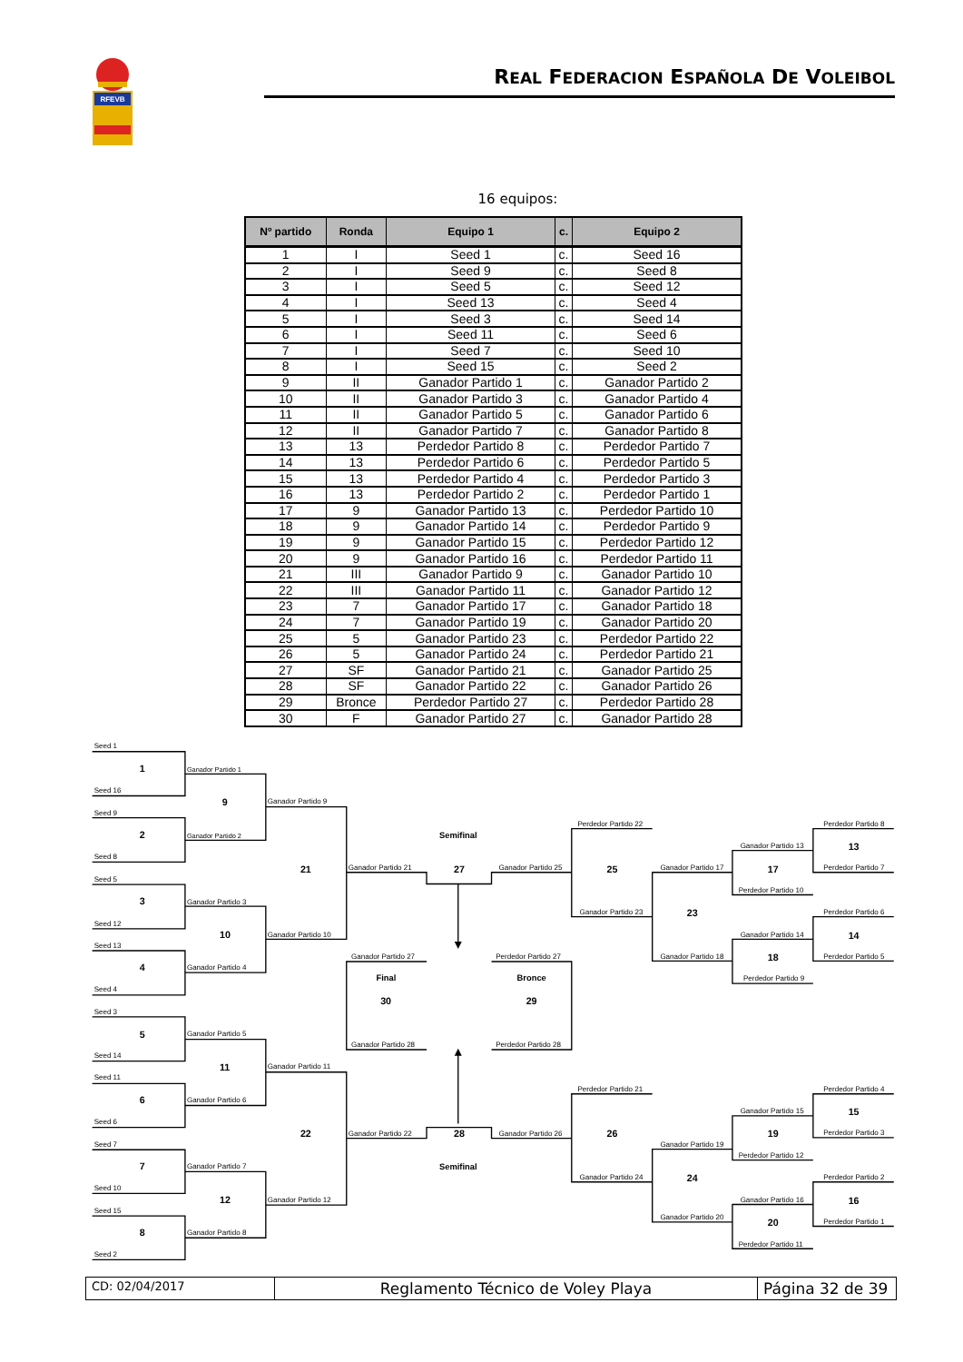RFEVB
REAL FEDERACION ESPAÑOLA DE VOLEIBOL
16 equipos:
| Nº partido | Ronda | Equipo 1 | c. | Equipo 2 |
| --- | --- | --- | --- | --- |
| 1 | I | Seed 1 | c. | Seed 16 |
| 2 | I | Seed 9 | c. | Seed 8 |
| 3 | I | Seed 5 | c. | Seed 12 |
| 4 | I | Seed 13 | c. | Seed 4 |
| 5 | I | Seed 3 | c. | Seed 14 |
| 6 | I | Seed 11 | c. | Seed 6 |
| 7 | I | Seed 7 | c. | Seed 10 |
| 8 | I | Seed 15 | c. | Seed 2 |
| 9 | II | Ganador Partido 1 | c. | Ganador Partido 2 |
| 10 | II | Ganador Partido 3 | c. | Ganador Partido 4 |
| 11 | II | Ganador Partido 5 | c. | Ganador Partido 6 |
| 12 | II | Ganador Partido 7 | c. | Ganador Partido 8 |
| 13 | 13 | Perdedor Partido 8 | c. | Perdedor Partido 7 |
| 14 | 13 | Perdedor Partido 6 | c. | Perdedor Partido 5 |
| 15 | 13 | Perdedor Partido 4 | c. | Perdedor Partido 3 |
| 16 | 13 | Perdedor Partido 2 | c. | Perdedor Partido 1 |
| 17 | 9 | Ganador Partido 13 | c. | Perdedor Partido 10 |
| 18 | 9 | Ganador Partido 14 | c. | Perdedor Partido 9 |
| 19 | 9 | Ganador Partido 15 | c. | Perdedor Partido 12 |
| 20 | 9 | Ganador Partido 16 | c. | Perdedor Partido 11 |
| 21 | III | Ganador Partido 9 | c. | Ganador Partido 10 |
| 22 | III | Ganador Partido 11 | c. | Ganador Partido 12 |
| 23 | 7 | Ganador Partido 17 | c. | Ganador Partido 18 |
| 24 | 7 | Ganador Partido 19 | c. | Ganador Partido 20 |
| 25 | 5 | Ganador Partido 23 | c. | Perdedor Partido 22 |
| 26 | 5 | Ganador Partido 24 | c. | Perdedor Partido 21 |
| 27 | SF | Ganador Partido 21 | c. | Ganador Partido 25 |
| 28 | SF | Ganador Partido 22 | c. | Ganador Partido 26 |
| 29 | Bronce | Perdedor Partido 27 | c. | Perdedor Partido 28 |
| 30 | F | Ganador Partido 27 | c. | Ganador Partido 28 |
Seed 1
1
Seed 16
Ganador Partido 1
9
Ganador Partido 9
Seed 9
2
Ganador Partido 2
Seed 8
Semifinal
21
Ganador Partido 21
27
Ganador Partido 25
Seed 5
3
Ganador Partido 3
Seed 12
10
Ganador Partido 10
Seed 13
4
Ganador Partido 4
Seed 4
Ganador Partido 27
Final
30
Ganador Partido 28
Perdedor Partido 27
Bronce
29
Perdedor Partido 28
Seed 3
5
Ganador Partido 5
Seed 14
11
Ganador Partido 11
Seed 11
6
Ganador Partido 6
Seed 6
22
Ganador Partido 22
28
Ganador Partido 26
Seed 7
7
Ganador Partido 7
Semifinal
Seed 10
12
Ganador Partido 12
Seed 15
8
Ganador Partido 8
Seed 2
Perdedor Partido 22
25
Ganador Partido 23
Ganador Partido 17
23
Ganador Partido 18
Ganador Partido 13
17
Perdedor Partido 10
Ganador Partido 14
18
Perdedor Partido 9
Perdedor Partido 8
13
Perdedor Partido 7
Perdedor Partido 6
14
Perdedor Partido 5
Perdedor Partido 21
26
Ganador Partido 24
Ganador Partido 19
24
Ganador Partido 20
Ganador Partido 15
19
Perdedor Partido 12
Ganador Partido 16
20
Perdedor Partido 11
Perdedor Partido 4
15
Perdedor Partido 3
Perdedor Partido 2
16
Perdedor Partido 1
CD: 02/04/2017
Reglamento Técnico de Voley Playa
Página 32 de 39